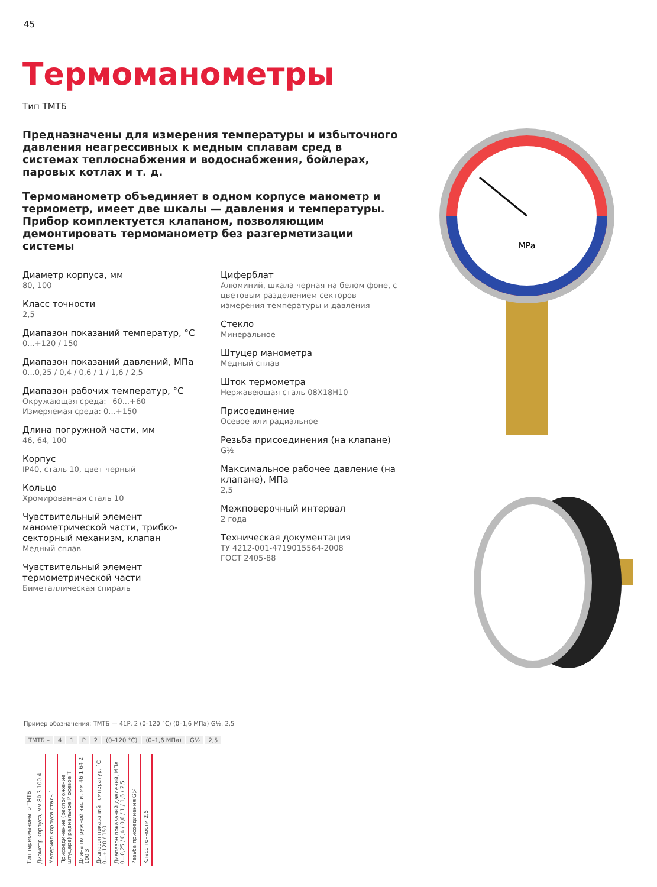45
Термоманометры
Тип ТМТБ
Предназначены для измерения температуры и избыточного давления неагрессивных к медным сплавам сред в системах теплоснабжения и водоснабжения, бойлерах, паровых котлах и т. д.
Термоманометр объединяет в одном корпусе манометр и термометр, имеет две шкалы — давления и температуры. Прибор комплектуется клапаном, позволяющим демонтировать термоманометр без разгерметизации системы
Диаметр корпуса, мм
80, 100
Класс точности
2,5
Диапазон показаний температур, °С
0...+120 / 150
Диапазон показаний давлений, МПа
0...0,25 / 0,4 / 0,6 / 1 / 1,6 / 2,5
Диапазон рабочих температур, °С
Окружающая среда: –60...+60
Измеряемая среда: 0...+150
Длина погружной части, мм
46, 64, 100
Корпус
IP40, сталь 10, цвет черный
Кольцо
Хромированная сталь 10
Чувствительный элемент манометрической части, трибко-секторный механизм, клапан
Медный сплав
Чувствительный элемент термометрической части
Биметаллическая спираль
Циферблат
Алюминий, шкала черная на белом фоне, с цветовым разделением секторов измерения температуры и давления
Стекло
Минеральное
Штуцер манометра
Медный сплав
Шток термометра
Нержавеющая сталь 08Х18Н10
Присоединение
Осевое или радиальное
Резьба присоединения (на клапане)
G½
Максимальное рабочее давление (на клапане), МПа
2,5
Межповерочный интервал
2 года
Техническая документация
ТУ 4212-001-4719015564-2008
ГОСТ 2405-88
MPa
Пример обозначения: ТМТБ — 41Р. 2 (0–120 °С) (0–1,6 МПа) G½. 2,5
| ТМТБ – | 4 | 1 | Р | 2 | (0–120 °С) | (0–1,6 МПа) | G½ | 2,5 |
Тип термоманометр ТМТБ
Диаметр корпуса, мм 80 3 100 4
Материал корпуса сталь 1
Присоединение (расположение штуцера) радиальное Р осевое Т
Длина погружной части, мм 46 1 64 2 100 3
Диапазон показаний температур, °С 0...+120 / 150
Диапазон показаний давлений, МПа 0...0,25 / 0,4 / 0,6 / 1 / 1,6 / 2,5
Резьба присоединения G½
Класс точности 2,5